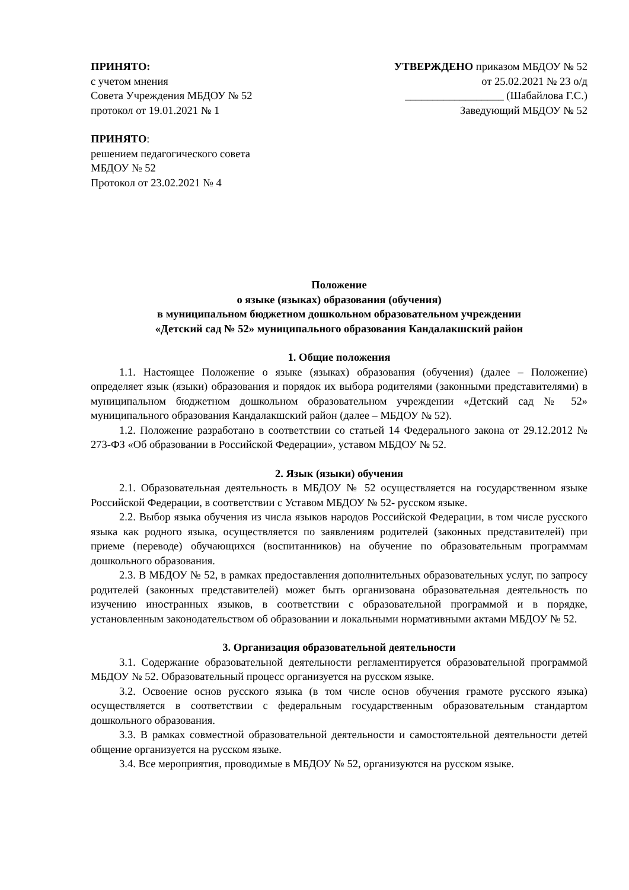ПРИНЯТО:
с учетом мнения
Совета Учреждения МБДОУ № 52
протокол от 19.01.2021 № 1
УТВЕРЖДЕНО приказом МБДОУ № 52
от 25.02.2021 № 23 о/д
__________________ (Шабайлова Г.С.)
Заведующий МБДОУ № 52
ПРИНЯТО:
решением педагогического совета
МБДОУ № 52
Протокол от 23.02.2021 № 4
Положение
о языке (языках) образования (обучения)
в муниципальном бюджетном дошкольном образовательном учреждении
«Детский сад № 52» муниципального образования Кандалакшский район
1. Общие положения
1.1. Настоящее Положение о языке (языках) образования (обучения) (далее – Положение) определяет язык (языки) образования и порядок их выбора родителями (законными представителями) в муниципальном бюджетном дошкольном образовательном учреждении «Детский сад № 52» муниципального образования Кандалакшский район (далее – МБДОУ № 52).
1.2. Положение разработано в соответствии со статьей 14 Федерального закона от 29.12.2012 № 273-ФЗ «Об образовании в Российской Федерации», уставом МБДОУ № 52.
2. Язык (языки) обучения
2.1. Образовательная деятельность в МБДОУ № 52 осуществляется на государственном языке Российской Федерации, в соответствии с Уставом МБДОУ № 52- русском языке.
2.2. Выбор языка обучения из числа языков народов Российской Федерации, в том числе русского языка как родного языка, осуществляется по заявлениям родителей (законных представителей) при приеме (переводе) обучающихся (воспитанников) на обучение по образовательным программам дошкольного образования.
2.3. В МБДОУ № 52, в рамках предоставления дополнительных образовательных услуг, по запросу родителей (законных представителей) может быть организована образовательная деятельность по изучению иностранных языков, в соответствии с образовательной программой и в порядке, установленным законодательством об образовании и локальными нормативными актами МБДОУ № 52.
3. Организация образовательной деятельности
3.1. Содержание образовательной деятельности регламентируется образовательной программой МБДОУ № 52. Образовательный процесс организуется на русском языке.
3.2. Освоение основ русского языка (в том числе основ обучения грамоте русского языка) осуществляется в соответствии с федеральным государственным образовательным стандартом дошкольного образования.
3.3. В рамках совместной образовательной деятельности и самостоятельной деятельности детей общение организуется на русском языке.
3.4. Все мероприятия, проводимые в МБДОУ № 52, организуются на русском языке.